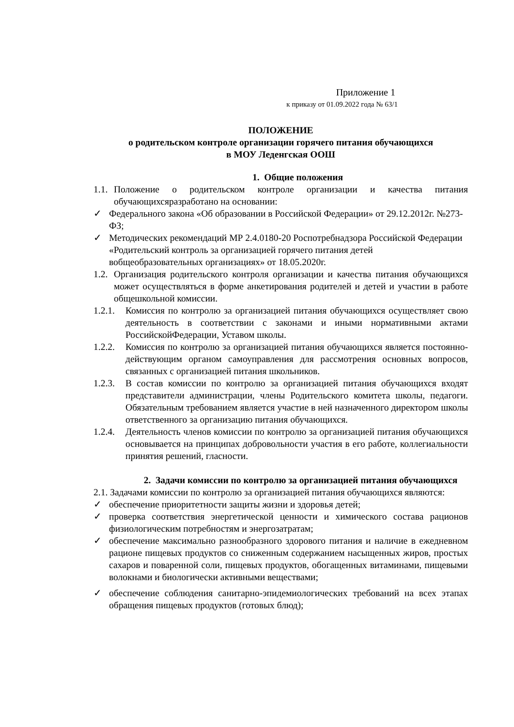Приложение 1
к приказу от 01.09.2022 года № 63/1
ПОЛОЖЕНИЕ
о родительском контроле организации горячего питания обучающихся
в МОУ Леденгская ООШ
1. Общие положения
1.1. Положение о родительском контроле организации и качества питания обучающихсяразработано на основании:
✓ Федерального закона «Об образовании в Российской Федерации» от 29.12.2012г. №273-ФЗ;
✓ Методических рекомендаций МР 2.4.0180-20 Роспотребнадзора Российской Федерации
«Родительский контроль за организацией горячего питания детей вобщеобразовательных организациях» от 18.05.2020г.
1.2. Организация родительского контроля организации и качества питания обучающихся может осуществляться в форме анкетирования родителей и детей и участии в работе общешкольной комиссии.
1.2.1. Комиссия по контролю за организацией питания обучающихся осуществляет свою деятельность в соответствии с законами и иными нормативными актами РоссийскойФедерации, Уставом школы.
1.2.2. Комиссия по контролю за организацией питания обучающихся является постоянно- действующим органом самоуправления для рассмотрения основных вопросов, связанных с организацией питания школьников.
1.2.3. В состав комиссии по контролю за организацией питания обучающихся входят представители администрации, члены Родительского комитета школы, педагоги. Обязательным требованием является участие в ней назначенного директором школы ответственного за организацию питания обучающихся.
1.2.4. Деятельность членов комиссии по контролю за организацией питания обучающихся основывается на принципах добровольности участия в его работе, коллегиальности принятия решений, гласности.
2. Задачи комиссии по контролю за организацией питания обучающихся
2.1. Задачами комиссии по контролю за организацией питания обучающихся являются:
✓ обеспечение приоритетности защиты жизни и здоровья детей;
✓ проверка соответствия энергетической ценности и химического состава рационов физиологическим потребностям и энергозатратам;
✓ обеспечение максимально разнообразного здорового питания и наличие в ежедневном рационе пищевых продуктов со сниженным содержанием насыщенных жиров, простых сахаров и поваренной соли, пищевых продуктов, обогащенных витаминами, пищевыми волокнами и биологически активными веществами;
✓ обеспечение соблюдения санитарно-эпидемиологических требований на всех этапах обращения пищевых продуктов (готовых блюд);